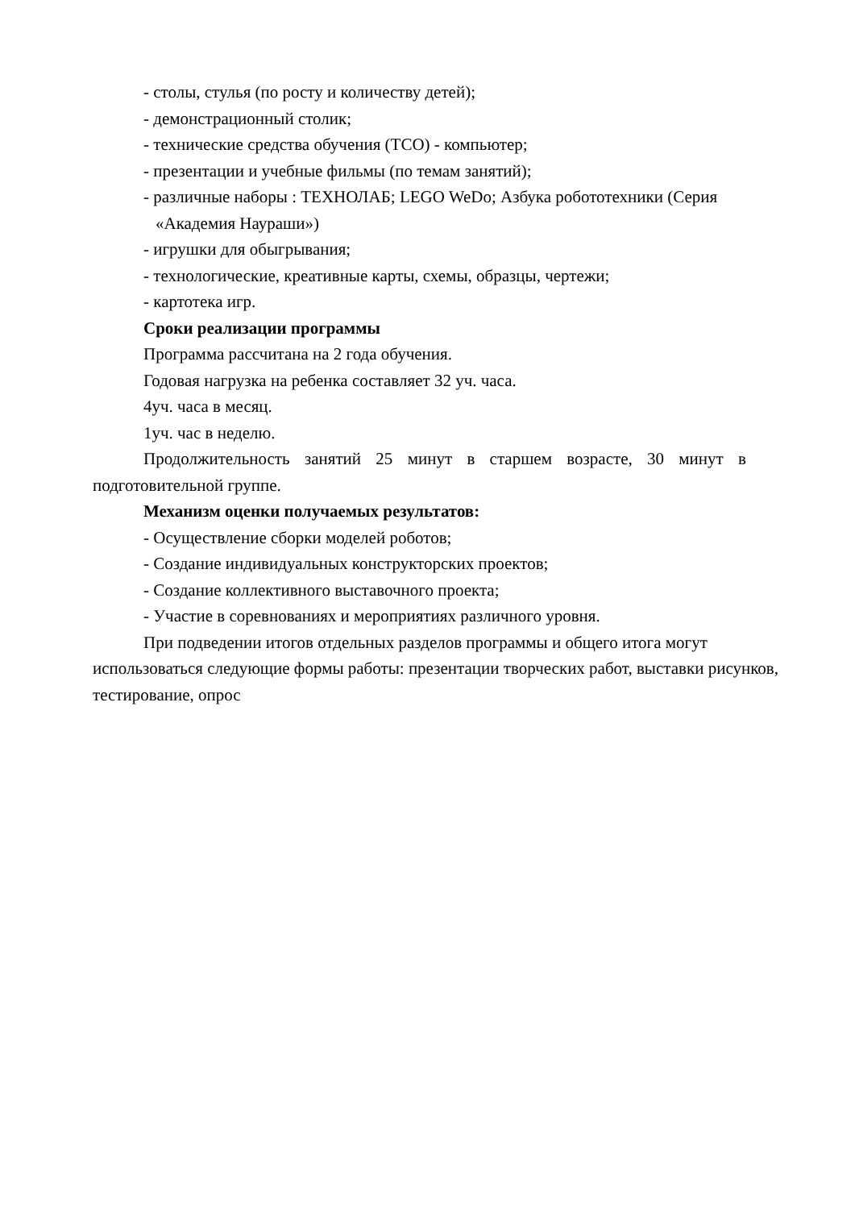- столы, стулья (по росту и количеству детей);
- демонстрационный столик;
- технические средства обучения (ТСО) - компьютер;
- презентации и учебные фильмы (по темам занятий);
- различные наборы : ТЕХНОЛАБ; LEGO WeDo; Азбука робототехники (Серия
«Академия Наураши»)
- игрушки для обыгрывания;
- технологические, креативные карты, схемы, образцы, чертежи;
- картотека игр.
Сроки реализации программы
Программа рассчитана на 2 года обучения.
Годовая нагрузка на ребенка составляет 32 уч. часа.
4уч. часа в месяц.
1уч. час в неделю.
Продолжительность занятий 25 минут в старшем возрасте, 30 минут в подготовительной группе.
Механизм оценки получаемых результатов:
- Осуществление сборки моделей роботов;
- Создание индивидуальных конструкторских проектов;
- Создание коллективного выставочного проекта;
- Участие в соревнованиях и мероприятиях различного уровня.
При подведении итогов отдельных разделов программы и общего итога могут использоваться следующие формы работы: презентации творческих работ, выставки рисунков, тестирование, опрос